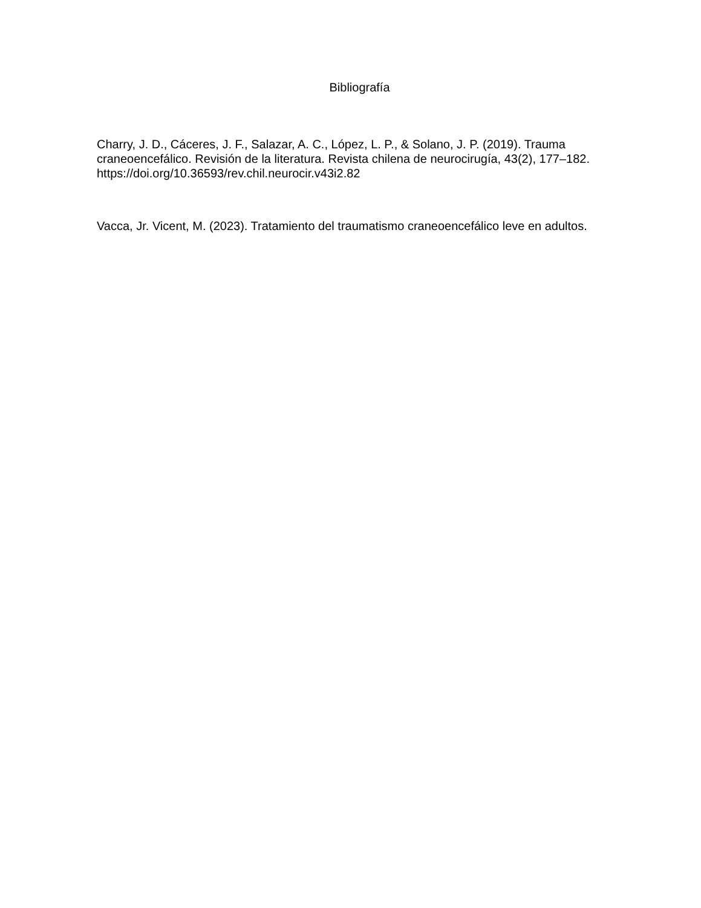Bibliografía
Charry, J. D., Cáceres, J. F., Salazar, A. C., López, L. P., & Solano, J. P. (2019). Trauma craneoencefálico. Revisión de la literatura. Revista chilena de neurocirugía, 43(2), 177–182. https://doi.org/10.36593/rev.chil.neurocir.v43i2.82
Vacca, Jr. Vicent, M. (2023). Tratamiento del traumatismo craneoencefálico leve en adultos.